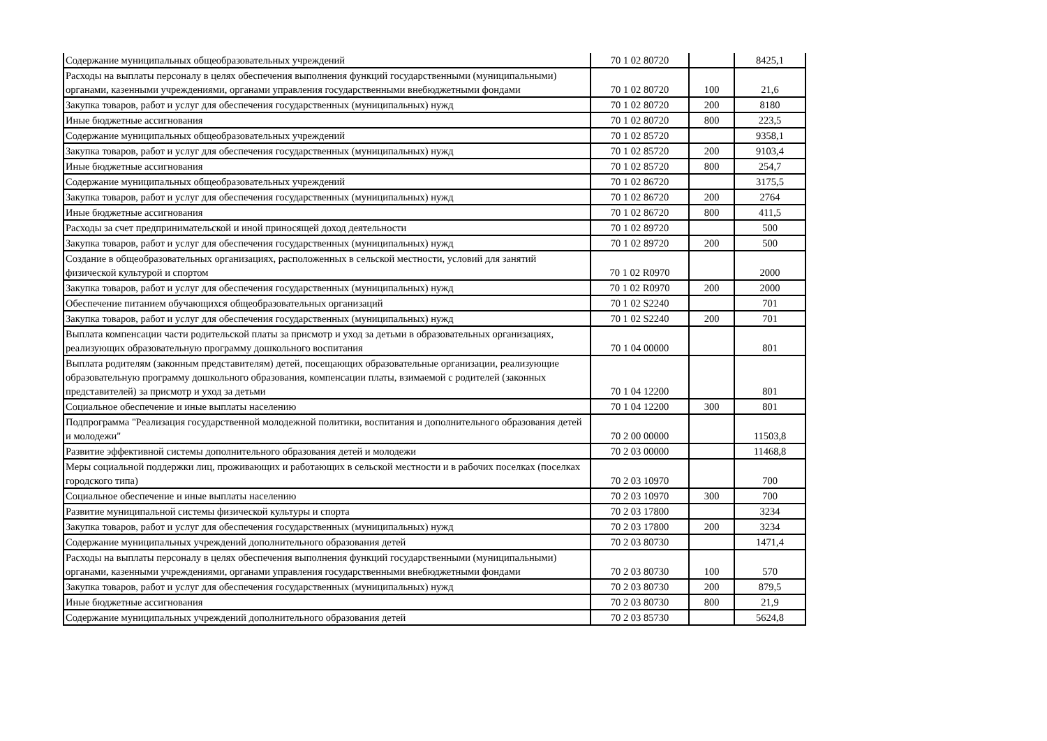| Содержание муниципальных общеобразовательных учреждений | 70 1 02 80720 | | 8425,1 |
| Расходы на выплаты персоналу в целях обеспечения выполнения функций государственными (муниципальными) органами, казенными учреждениями, органами управления государственными внебюджетными фондами | 70 1 02 80720 | 100 | 21,6 |
| Закупка товаров, работ и услуг для обеспечения государственных (муниципальных) нужд | 70 1 02 80720 | 200 | 8180 |
| Иные бюджетные ассигнования | 70 1 02 80720 | 800 | 223,5 |
| Содержание муниципальных общеобразовательных учреждений | 70 1 02 85720 | | 9358,1 |
| Закупка товаров, работ и услуг для обеспечения государственных (муниципальных) нужд | 70 1 02 85720 | 200 | 9103,4 |
| Иные бюджетные ассигнования | 70 1 02 85720 | 800 | 254,7 |
| Содержание муниципальных общеобразовательных учреждений | 70 1 02 86720 | | 3175,5 |
| Закупка товаров, работ и услуг для обеспечения государственных (муниципальных) нужд | 70 1 02 86720 | 200 | 2764 |
| Иные бюджетные ассигнования | 70 1 02 86720 | 800 | 411,5 |
| Расходы за счет предпринимательской и иной приносящей доход деятельности | 70 1 02 89720 | | 500 |
| Закупка товаров, работ и услуг для обеспечения государственных (муниципальных) нужд | 70 1 02 89720 | 200 | 500 |
| Создание в общеобразовательных организациях, расположенных в сельской местности, условий для занятий физической культурой и спортом | 70 1 02 R0970 | | 2000 |
| Закупка товаров, работ и услуг для обеспечения государственных (муниципальных) нужд | 70 1 02 R0970 | 200 | 2000 |
| Обеспечение питанием обучающихся общеобразовательных организаций | 70 1 02 S2240 | | 701 |
| Закупка товаров, работ и услуг для обеспечения государственных (муниципальных) нужд | 70 1 02 S2240 | 200 | 701 |
| Выплата компенсации части родительской платы за присмотр и уход за детьми в образовательных организациях, реализующих образовательную программу дошкольного воспитания | 70 1 04 00000 | | 801 |
| Выплата родителям (законным представителям) детей, посещающих образовательные организации, реализующие образовательную программу дошкольного образования, компенсации платы, взимаемой с родителей (законных представителей) за присмотр и уход за детьми | 70 1 04 12200 | | 801 |
| Социальное обеспечение и иные выплаты населению | 70 1 04 12200 | 300 | 801 |
| Подпрограмма "Реализация государственной молодежной политики, воспитания и дополнительного образования детей и молодежи" | 70 2 00 00000 | | 11503,8 |
| Развитие эффективной системы дополнительного образования детей и молодежи | 70 2 03 00000 | | 11468,8 |
| Меры социальной поддержки лиц, проживающих и работающих в сельской местности и в рабочих поселках (поселках городского типа) | 70 2 03 10970 | | 700 |
| Социальное обеспечение и иные выплаты населению | 70 2 03 10970 | 300 | 700 |
| Развитие муниципальной системы физической культуры и спорта | 70 2 03 17800 | | 3234 |
| Закупка товаров, работ и услуг для обеспечения государственных (муниципальных) нужд | 70 2 03 17800 | 200 | 3234 |
| Содержание муниципальных учреждений дополнительного образования детей | 70 2 03 80730 | | 1471,4 |
| Расходы на выплаты персоналу в целях обеспечения выполнения функций государственными (муниципальными) органами, казенными учреждениями, органами управления государственными внебюджетными фондами | 70 2 03 80730 | 100 | 570 |
| Закупка товаров, работ и услуг для обеспечения государственных (муниципальных) нужд | 70 2 03 80730 | 200 | 879,5 |
| Иные бюджетные ассигнования | 70 2 03 80730 | 800 | 21,9 |
| Содержание муниципальных учреждений дополнительного образования детей | 70 2 03 85730 | | 5624,8 |